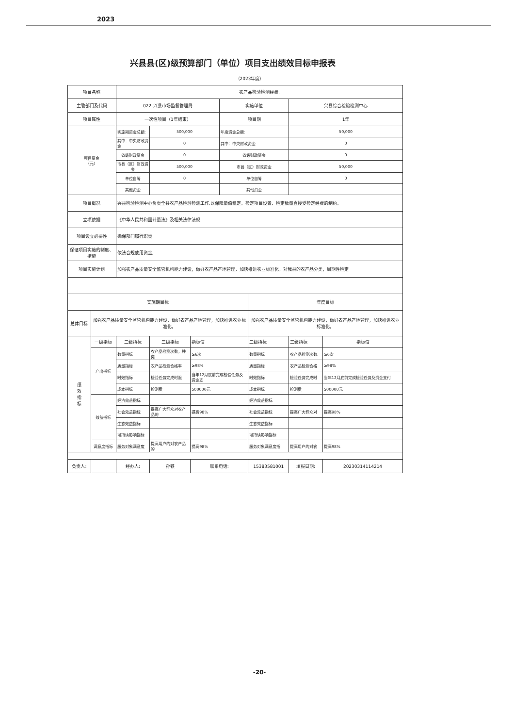2023
兴县县(区)级预算部门（单位）项目支出绩效目标申报表
（2023年度）
| 项目名称 | | 农产品检验检测经费. | | | | | | |
| 主管部门及代码 | | 022-兴县市场监督管理局 | | | 实施单位 | | 兴县综合检验检测中心 | |
| 项目属性 | | 一次性项目（1年结束） | | | 项目期 | | 1年 | |
| 项目资金 （元） | | 实施期资金总额: | 500,000 | | 年度资金总额: | | 50,000 | |
| | | 其中：中央财政资金 | 0 | | 其中：中央财政资金 | | 0 | |
| | | 省级财政资金 | 0 | | 省级财政资金 | | 0 | |
| | | 市县（区）财政资金 | 500,000 | | 市县（区）财政资金 | | 50,000 | |
| | | 单位自筹 | 0 | | 单位自筹 | | 0 | |
| | | 其他资金 | | | 其他资金 | | | |
| 项目概况 | | 兴县检验检测中心负责全县农产品检验检测工作,以保障量值稳定。检定项目设置、检定数量直接受检定经费的制约。 | | | | | | |
| 立项依据 | | 《中华人民共和国计量法》及相关法律法规 | | | | | | |
| 项目设立必要性 | | 确保部门履行职责 | | | | | | |
| 保证项目实施的制度、措施 | | 依法合规使用资金, | | | | | | |
| 项目实施计划 | | 加强农产品质量安全监管机构能力建设，做好农产品产地管理，加快推进农业标准化。对我县的农产品分类，周期性检定 | | | | | | |
| 实施期目标 | | | | | | 年度目标 | | |
| 总体目标 | 加强农产品质量安全监管机构能力建设，做好农产品产地管理，加快推进农业标准化。 | | | | | 加强农产品质量安全监管机构能力建设，做好农产品产地管理，加快推进农业标准化。 | | |
| 绩 效 指 标 | 一级指标 | 二级指标 | 三级指标 | 指标值 | | 二级指标 | 三级指标 | 指标值 |
| | 产出指标 | 数量指标 | 农产品检测次数，种类 | ≥6次 | | 数量指标 | 农产品检测次数, | ≥6次 |
| | | 质量指标 | 农产品检测合格率 | ≥98% | | 质量指标 | 农产品检测合格 | ≥98% |
| | | 时效指标 | 检验任务完成时限 | 当年12月底前完成检验任务及资金支 | | 时效指标 | 检验任务完成时 | 当年12月底前完成检验任务及资金支付 |
| | | 成本指标 | 检测费 | 500000元 | | 成本指标 | 检测费 | 500000元 |
| | 效益指标 | 经济效益指标 | | | | 经济效益指标 | | |
| | | 社会效益指标 | 提高广大群众对农产品的 | 提高98% | | 社会效益指标 | 提高广大群众对 | 提高98% |
| | | 生态效益指标 | | | | 生态效益指标 | | |
| | | 可持续影响指标 | | | | 可持续影响指标 | | |
| | 满意度指标 | 服务对象满意度 | 提高用户的对农产品的 | 提高98% | | 服务对象满意度指 | 提高用户的对农 | 提高98% |
| 负责人: | | 经办人: | 孙铁 | 联系电话: | | 15383581001 | 填报日期: | 20230314114214 |
-20-